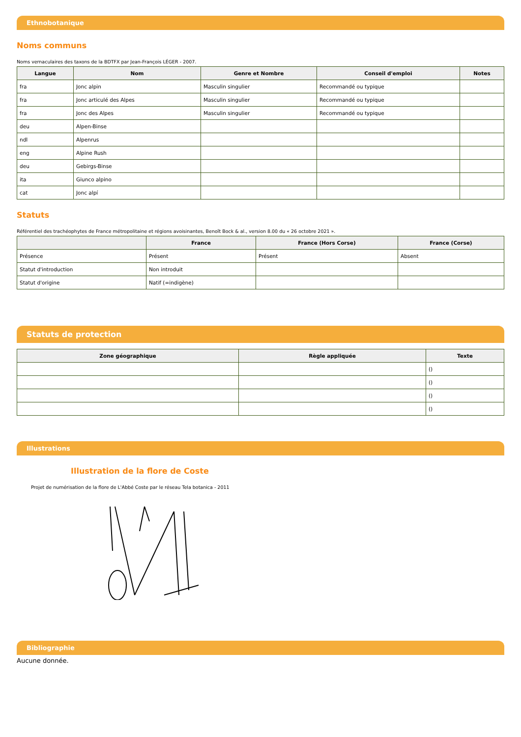Ethnobotanique
Noms communs
Noms vernaculaires des taxons de la BDTFX par Jean-François LÉGER - 2007.
| Langue | Nom | Genre et Nombre | Conseil d'emploi | Notes |
| --- | --- | --- | --- | --- |
| fra | Jonc alpin | Masculin singulier | Recommandé ou typique | |
| fra | Jonc articulé des Alpes | Masculin singulier | Recommandé ou typique | |
| fra | Jonc des Alpes | Masculin singulier | Recommandé ou typique | |
| deu | Alpen-Binse | | | |
| ndl | Alpenrus | | | |
| eng | Alpine Rush | | | |
| deu | Gebirgs-Binse | | | |
| ita | Giunco alpino | | | |
| cat | Jonc alpí | | | |
Statuts
Référentiel des trachéophytes de France métropolitaine et régions avoisinantes, Benoît Bock & al., version 8.00 du « 26 octobre 2021 ».
| | France | France (Hors Corse) | France (Corse) |
| --- | --- | --- | --- |
| Présence | Présent | Présent | Absent |
| Statut d'introduction | Non introduit | | |
| Statut d'origine | Natif (=indigène) | | |
Statuts de protection
| Zone géographique | Règle appliquée | Texte |
| --- | --- | --- |
| | | () |
| | | () |
| | | () |
| | | () |
Illustrations
Illustration de la flore de Coste
Projet de numérisation de la flore de L'Abbé Coste par le réseau Tela botanica - 2011
Bibliographie
Aucune donnée.